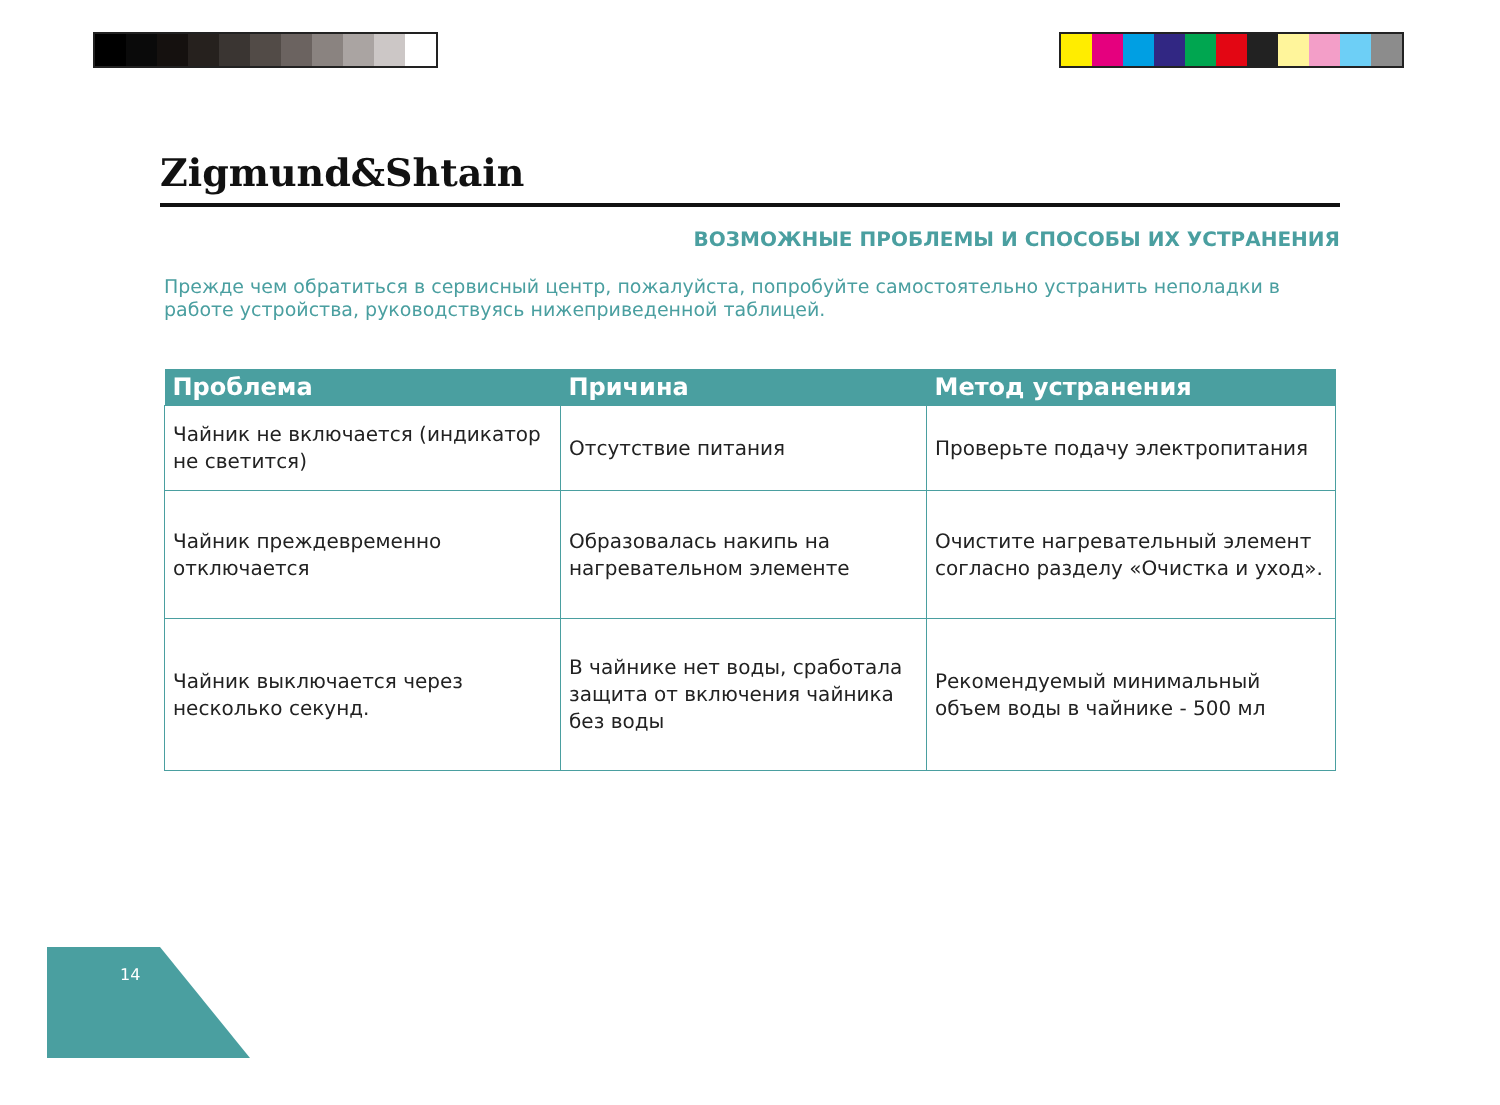Zigmund&Shtain
ВОЗМОЖНЫЕ ПРОБЛЕМЫ И СПОСОБЫ ИХ УСТРАНЕНИЯ
Прежде чем обратиться в сервисный центр, пожалуйста, попробуйте самостоятельно устранить неполадки в работе устройства, руководствуясь нижеприведенной таблицей.
| Проблема | Причина | Метод устранения |
| --- | --- | --- |
| Чайник не включается (индикатор не светится) | Отсутствие питания | Проверьте подачу электропитания |
| Чайник преждевременно отключается | Образовалась накипь на нагревательном элементе | Очистите нагревательный элемент согласно разделу «Очистка и уход». |
| Чайник выключается через несколько секунд. | В чайнике нет воды, сработала защита от включения чайника без воды | Рекомендуемый минимальный объем воды в чайнике - 500 мл |
14